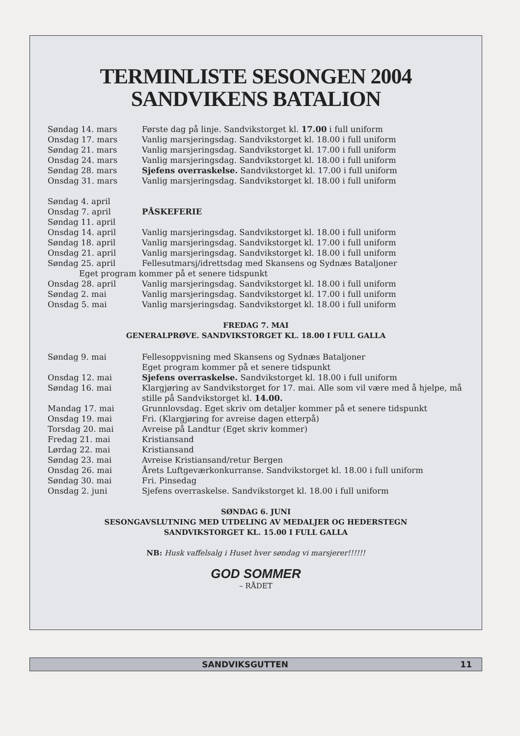TERMINLISTE SESONGEN 2004
SANDVIKENS BATALION
| Søndag 14. mars | Første dag på linje. Sandvikstorget kl. 17.00 i full uniform |
| Onsdag 17. mars | Vanlig marsjeringsdag. Sandvikstorget kl. 18.00 i full uniform |
| Søndag 21. mars | Vanlig marsjeringsdag. Sandvikstorget kl. 17.00 i full uniform |
| Onsdag 24. mars | Vanlig marsjeringsdag. Sandvikstorget kl. 18.00 i full uniform |
| Søndag 28. mars | Sjefens overraskelse. Sandvikstorget kl. 17.00 i full uniform |
| Onsdag 31. mars | Vanlig marsjeringsdag. Sandvikstorget kl. 18.00 i full uniform |
| Søndag 4. april | |
| Onsdag 7. april | PÅSKEFERIE |
| Søndag 11. april | |
| Onsdag 14. april | Vanlig marsjeringsdag. Sandvikstorget kl. 18.00 i full uniform |
| Søndag 18. april | Vanlig marsjeringsdag. Sandvikstorget kl. 17.00 i full uniform |
| Onsdag 21. april | Vanlig marsjeringsdag. Sandvikstorget kl. 18.00 i full uniform |
| Søndag 25. april | Fellesutmarsj/idrettsdag med Skansens og Sydnæs Bataljoner |
| Eget program kommer på et senere tidspunkt | |
| Onsdag 28. april | Vanlig marsjeringsdag. Sandvikstorget kl. 18.00 i full uniform |
| Søndag 2. mai | Vanlig marsjeringsdag. Sandvikstorget kl. 17.00 i full uniform |
| Onsdag 5. mai | Vanlig marsjeringsdag. Sandvikstorget kl. 18.00 i full uniform |
FREDAG 7. MAI
GENERALPRØVE. SANDVIKSTORGET KL. 18.00 I FULL GALLA
| Søndag 9. mai | Fellesoppvisning med Skansens og Sydnæs Bataljoner Eget program kommer på et senere tidspunkt |
| Onsdag 12. mai | Sjefens overraskelse. Sandvikstorget kl. 18.00 i full uniform |
| Søndag 16. mai | Klargjøring av Sandvikstorget for 17. mai. Alle som vil være med å hjelpe, må stille på Sandvikstorget kl. 14.00. |
| Mandag 17. mai | Grunnlovsdag. Eget skriv om detaljer kommer på et senere tidspunkt |
| Onsdag 19. mai | Fri. (Klargjøring for avreise dagen etterpå) |
| Torsdag 20. mai | Avreise på Landtur (Eget skriv kommer) |
| Fredag 21. mai | Kristiansand |
| Lørdag 22. mai | Kristiansand |
| Søndag 23. mai | Avreise Kristiansand/retur Bergen |
| Onsdag 26. mai | Årets Luftgeværkonkurranse. Sandvikstorget kl. 18.00 i full uniform |
| Søndag 30. mai | Fri. Pinsedag |
| Onsdag 2. juni | Sjefens overraskelse. Sandvikstorget kl. 18.00 i full uniform |
SØNDAG 6. JUNI
SESONGAVSLUTNING MED UTDELING AV MEDALJER OG HEDERSTEGN
SANDVIKSTORGET KL. 15.00 I FULL GALLA
NB: Husk vaffelsalg i Huset hver søndag vi marsjerer!!!!!!
GOD SOMMER
– RÅDET
SANDVIKSGUTTEN 11